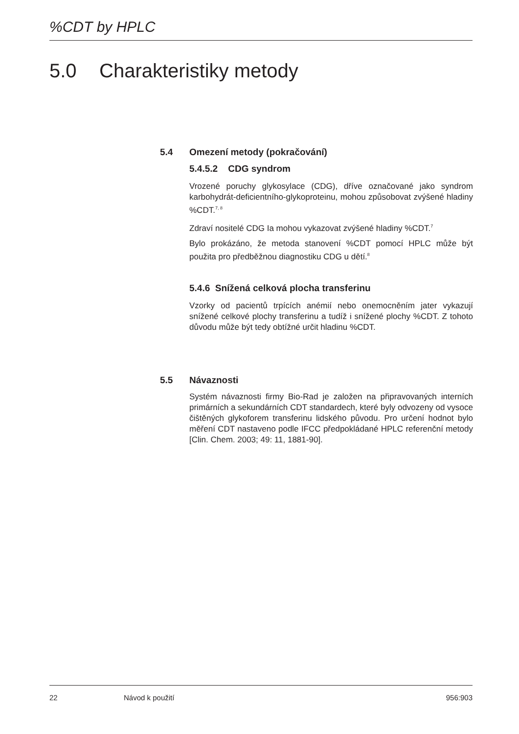%CDT by HPLC
5.0 Charakteristiky metody
5.4 Omezení metody (pokračování)
5.4.5.2 CDG syndrom
Vrozené poruchy glykosylace (CDG), dříve označované jako syndrom karbohydrát-deficientního-glykoproteinu, mohou způsobovat zvýšené hladiny %CDT.<sup>7, 8</sup>
Zdraví nositelé CDG Ia mohou vykazovat zvýšené hladiny %CDT.<sup>7</sup>
Bylo prokázáno, že metoda stanovení %CDT pomocí HPLC může být použita pro předběžnou diagnostiku CDG u dětí.<sup>8</sup>
5.4.6 Snížená celková plocha transferinu
Vzorky od pacientů trpících anémií nebo onemocněním jater vykazují snížené celkové plochy transferinu a tudíž i snížené plochy %CDT. Z tohoto důvodu může být tedy obtížné určit hladinu %CDT.
5.5 Návaznosti
Systém návaznosti firmy Bio-Rad je založen na připravovaných interních primárních a sekundárních CDT standardech, které byly odvozeny od vysoce čištěných glykoforem transferinu lidského původu. Pro určení hodnot bylo měření CDT nastaveno podle IFCC předpokládané HPLC referenční metody [Clin. Chem. 2003; 49: 11, 1881-90].
22 Návod k použití 956:903